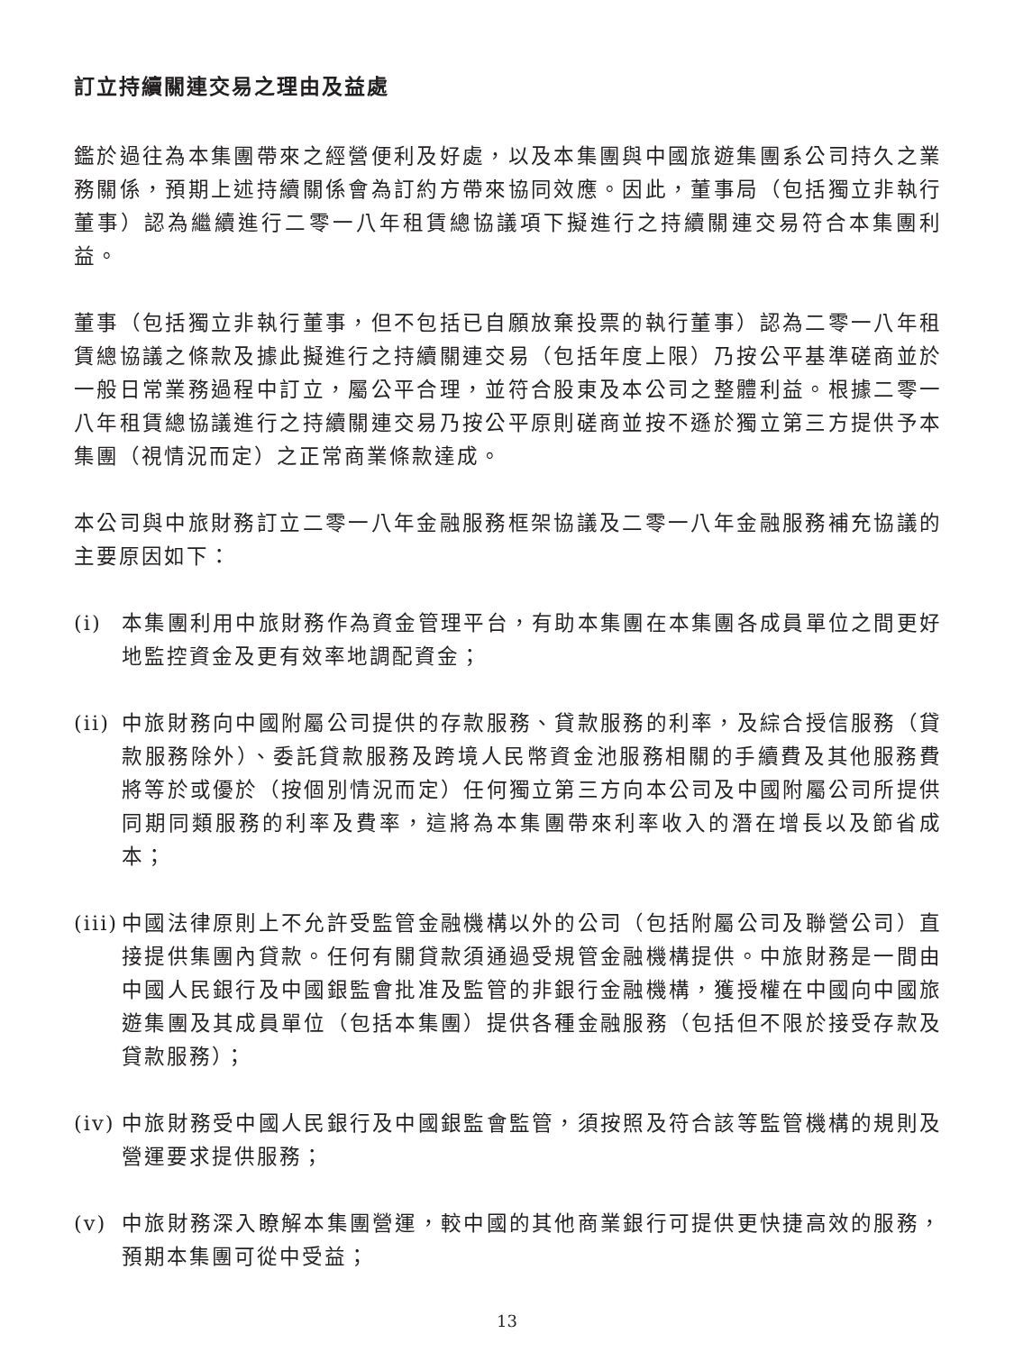訂立持續關連交易之理由及益處
鑑於過往為本集團帶來之經營便利及好處，以及本集團與中國旅遊集團系公司持久之業務關係，預期上述持續關係會為訂約方帶來協同效應。因此，董事局（包括獨立非執行董事）認為繼續進行二零一八年租賃總協議項下擬進行之持續關連交易符合本集團利益。
董事（包括獨立非執行董事，但不包括已自願放棄投票的執行董事）認為二零一八年租賃總協議之條款及據此擬進行之持續關連交易（包括年度上限）乃按公平基準磋商並於一般日常業務過程中訂立，屬公平合理，並符合股東及本公司之整體利益。根據二零一八年租賃總協議進行之持續關連交易乃按公平原則磋商並按不遜於獨立第三方提供予本集團（視情況而定）之正常商業條款達成。
本公司與中旅財務訂立二零一八年金融服務框架協議及二零一八年金融服務補充協議的主要原因如下：
(i) 本集團利用中旅財務作為資金管理平台，有助本集團在本集團各成員單位之間更好地監控資金及更有效率地調配資金；
(ii) 中旅財務向中國附屬公司提供的存款服務、貸款服務的利率，及綜合授信服務（貸款服務除外）、委託貸款服務及跨境人民幣資金池服務相關的手續費及其他服務費將等於或優於（按個別情況而定）任何獨立第三方向本公司及中國附屬公司所提供同期同類服務的利率及費率，這將為本集團帶來利率收入的潛在增長以及節省成本；
(iii) 中國法律原則上不允許受監管金融機構以外的公司（包括附屬公司及聯營公司）直接提供集團內貸款。任何有關貸款須通過受規管金融機構提供。中旅財務是一間由中國人民銀行及中國銀監會批准及監管的非銀行金融機構，獲授權在中國向中國旅遊集團及其成員單位（包括本集團）提供各種金融服務（包括但不限於接受存款及貸款服務）；
(iv) 中旅財務受中國人民銀行及中國銀監會監管，須按照及符合該等監管機構的規則及營運要求提供服務；
(v) 中旅財務深入瞭解本集團營運，較中國的其他商業銀行可提供更快捷高效的服務，預期本集團可從中受益；
13